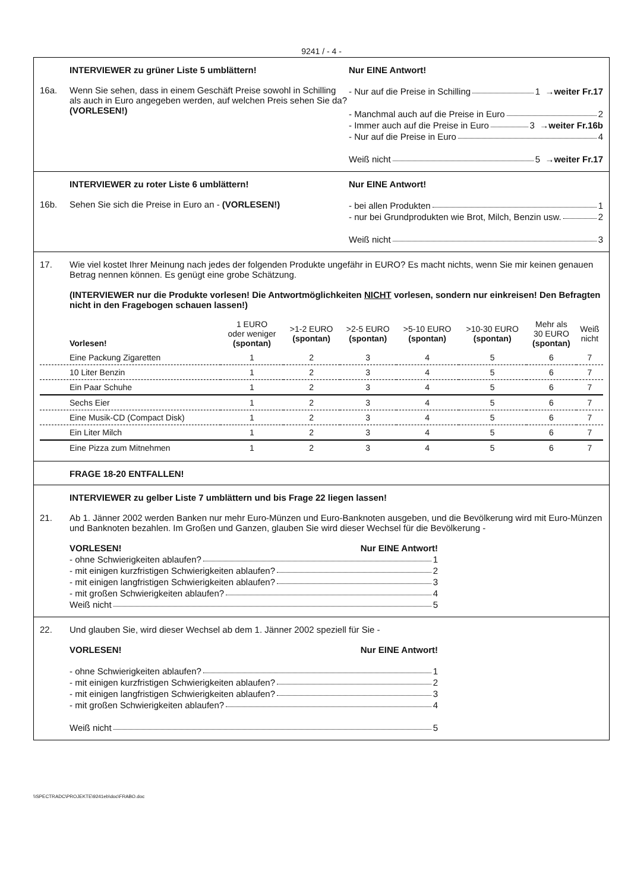9241 / - 4 -
16a. INTERVIEWER zu grüner Liste 5 umblättern!
Wenn Sie sehen, dass in einem Geschäft Preise sowohl in Schilling als auch in Euro angegeben werden, auf welchen Preis sehen Sie da? (VORLESEN!)
Nur EINE Antwort!
- Nur auf die Preise in Schilling 1 →weiter Fr.17
- Manchmal auch auf die Preise in Euro 2
- Immer auch auf die Preise in Euro 3 →weiter Fr.16b
- Nur auf die Preise in Euro 4
Weiß nicht 5 →weiter Fr.17
16b. INTERVIEWER zu roter Liste 6 umblättern!
Sehen Sie sich die Preise in Euro an - (VORLESEN!)
Nur EINE Antwort!
- bei allen Produkten 1
- nur bei Grundprodukten wie Brot, Milch, Benzin usw. 2
Weiß nicht 3
17. Wie viel kostet Ihrer Meinung nach jedes der folgenden Produkte ungefähr in EURO? Es macht nichts, wenn Sie mir keinen genauen Betrag nennen können. Es genügt eine grobe Schätzung.
(INTERVIEWER nur die Produkte vorlesen! Die Antwortmöglichkeiten NICHT vorlesen, sondern nur einkreisen! Den Befragten nicht in den Fragebogen schauen lassen!)
| Vorlesen! | 1 EURO oder weniger (spontan) | >1-2 EURO (spontan) | >2-5 EURO (spontan) | >5-10 EURO (spontan) | >10-30 EURO (spontan) | Mehr als 30 EURO (spontan) | Weiß nicht |
| --- | --- | --- | --- | --- | --- | --- | --- |
| Eine Packung Zigaretten | 1 | 2 | 3 | 4 | 5 | 6 | 7 |
| 10 Liter Benzin | 1 | 2 | 3 | 4 | 5 | 6 | 7 |
| Ein Paar Schuhe | 1 | 2 | 3 | 4 | 5 | 6 | 7 |
| Sechs Eier | 1 | 2 | 3 | 4 | 5 | 6 | 7 |
| Eine Musik-CD (Compact Disk) | 1 | 2 | 3 | 4 | 5 | 6 | 7 |
| Ein Liter Milch | 1 | 2 | 3 | 4 | 5 | 6 | 7 |
| Eine Pizza zum Mitnehmen | 1 | 2 | 3 | 4 | 5 | 6 | 7 |
FRAGE 18-20 ENTFALLEN!
21. INTERVIEWER zu gelber Liste 7 umblättern und bis Frage 22 liegen lassen!
Ab 1. Jänner 2002 werden Banken nur mehr Euro-Münzen und Euro-Banknoten ausgeben, und die Bevölkerung wird mit Euro-Münzen und Banknoten bezahlen. Im Großen und Ganzen, glauben Sie wird dieser Wechsel für die Bevölkerung -
VORLESEN! Nur EINE Antwort!
- ohne Schwierigkeiten ablaufen? 1
- mit einigen kurzfristigen Schwierigkeiten ablaufen? 2
- mit einigen langfristigen Schwierigkeiten ablaufen? 3
- mit großen Schwierigkeiten ablaufen? 4
Weiß nicht 5
22. Und glauben Sie, wird dieser Wechsel ab dem 1. Jänner 2002 speziell für Sie -
VORLESEN! Nur EINE Antwort!
- ohne Schwierigkeiten ablaufen? 1
- mit einigen kurzfristigen Schwierigkeiten ablaufen? 2
- mit einigen langfristigen Schwierigkeiten ablaufen? 3
- mit großen Schwierigkeiten ablaufen? 4
Weiß nicht 5
\\SPECTRADC\PROJEKTE\9241eb\doc\FRABO.doc